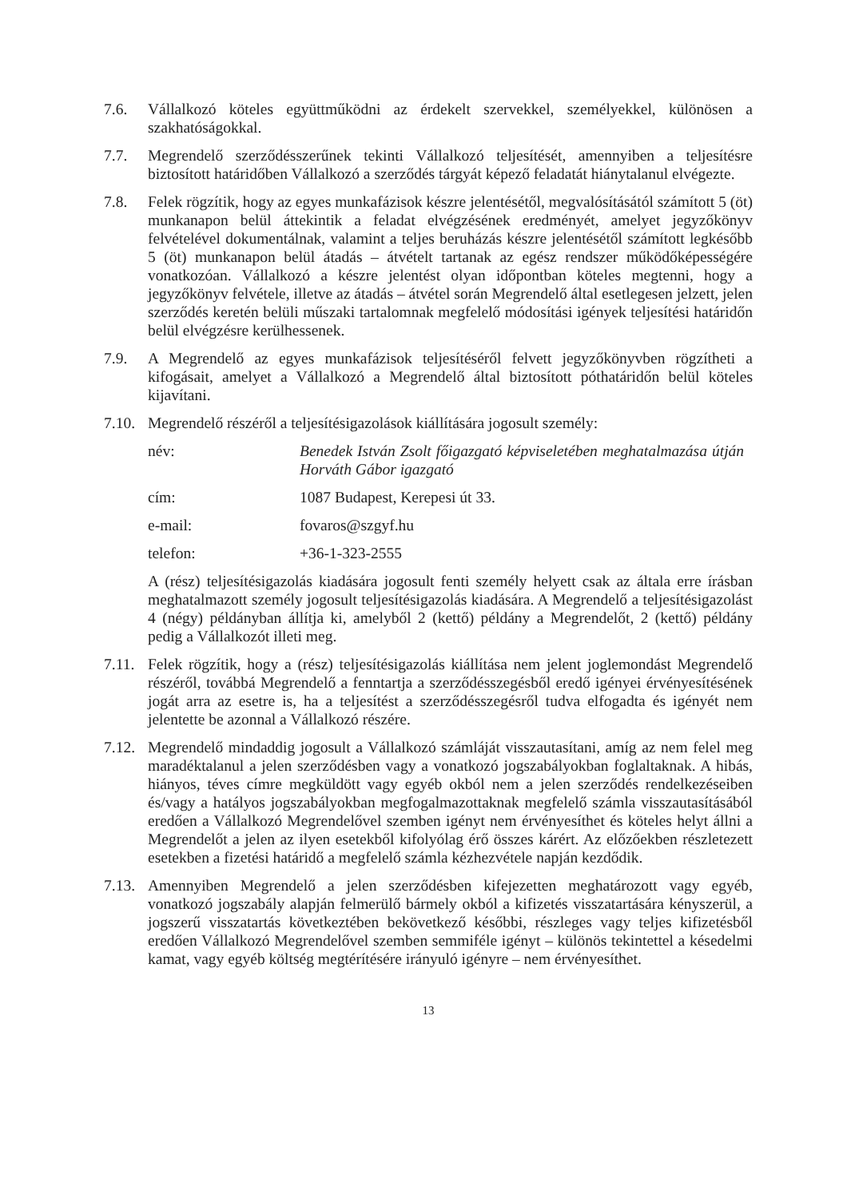7.6. Vállalkozó köteles együttműködni az érdekelt szervekkel, személyekkel, különösen a szakhatóságokkal.
7.7. Megrendelő szerződésszerűnek tekinti Vállalkozó teljesítését, amennyiben a teljesítésre biztosított határidőben Vállalkozó a szerződés tárgyát képező feladatát hiánytalanul elvégezte.
7.8. Felek rögzítik, hogy az egyes munkafázisok készre jelentésétől, megvalósításától számított 5 (öt) munkanapon belül áttekintik a feladat elvégzésének eredményét, amelyet jegyzőkönyv felvételével dokumentálnak, valamint a teljes beruházás készre jelentésétől számított legkésőbb 5 (öt) munkanapon belül átadás – átvételt tartanak az egész rendszer működőképességére vonatkozóan. Vállalkozó a készre jelentést olyan időpontban köteles megtenni, hogy a jegyzőkönyv felvétele, illetve az átadás – átvétel során Megrendelő által esetlegesen jelzett, jelen szerződés keretén belüli műszaki tartalomnak megfelelő módosítási igények teljesítési határidőn belül elvégzésre kerülhessenek.
7.9. A Megrendelő az egyes munkafázisok teljesítéséről felvett jegyzőkönyvben rögzítheti a kifogásait, amelyet a Vállalkozó a Megrendelő által biztosított póthatáridőn belül köteles kijavítani.
7.10.
Megrendelő részéről a teljesítésigazolások kiállítására jogosult személy:
név: Benedek István Zsolt főigazgató képviseletében meghatalmazása útján Horváth Gábor igazgató
cím: 1087 Budapest, Kerepesi út 33.
e-mail: fovaros@szgyf.hu
telefon: +36-1-323-2555
A (rész) teljesítésigazolás kiadására jogosult fenti személy helyett csak az általa erre írásban meghatalmazott személy jogosult teljesítésigazolás kiadására. A Megrendelő a teljesítésigazolást 4 (négy) példányban állítja ki, amelyből 2 (kettő) példány a Megrendelőt, 2 (kettő) példány pedig a Vállalkozót illeti meg.
7.11.
Felek rögzítik, hogy a (rész) teljesítésigazolás kiállítása nem jelent joglemondást Megrendelő részéről, továbbá Megrendelő a fenntartja a szerződésszegésből eredő igényei érvényesítésének jogát arra az esetre is, ha a teljesítést a szerződésszegésről tudva elfogadta és igényét nem jelentette be azonnal a Vállalkozó részére.
7.12.
Megrendelő mindaddig jogosult a Vállalkozó számláját visszautasítani, amíg az nem felel meg maradéktalanul a jelen szerződésben vagy a vonatkozó jogszabályokban foglaltaknak. A hibás, hiányos, téves címre megküldött vagy egyéb okból nem a jelen szerződés rendelkezéseiben és/vagy a hatályos jogszabályokban megfogalmazottaknak megfelelő számla visszautasításából eredően a Vállalkozó Megrendelővel szemben igényt nem érvényesíthet és köteles helyt állni a Megrendelőt a jelen az ilyen esetekből kifolyólag érő összes kárért. Az előzőekben részletezett esetekben a fizetési határidő a megfelelő számla kézhezvétele napján kezdődik.
7.13.
Amennyiben Megrendelő a jelen szerződésben kifejezetten meghatározott vagy egyéb, vonatkozó jogszabály alapján felmerülő bármely okból a kifizetés visszatartására kényszerül, a jogszerű visszatartás következtében bekövetkező későbbi, részleges vagy teljes kifizetésből eredően Vállalkozó Megrendelővel szemben semmiféle igényt – különös tekintettel a késedelmi kamat, vagy egyéb költség megtérítésére irányuló igényre – nem érvényesíthet.
13